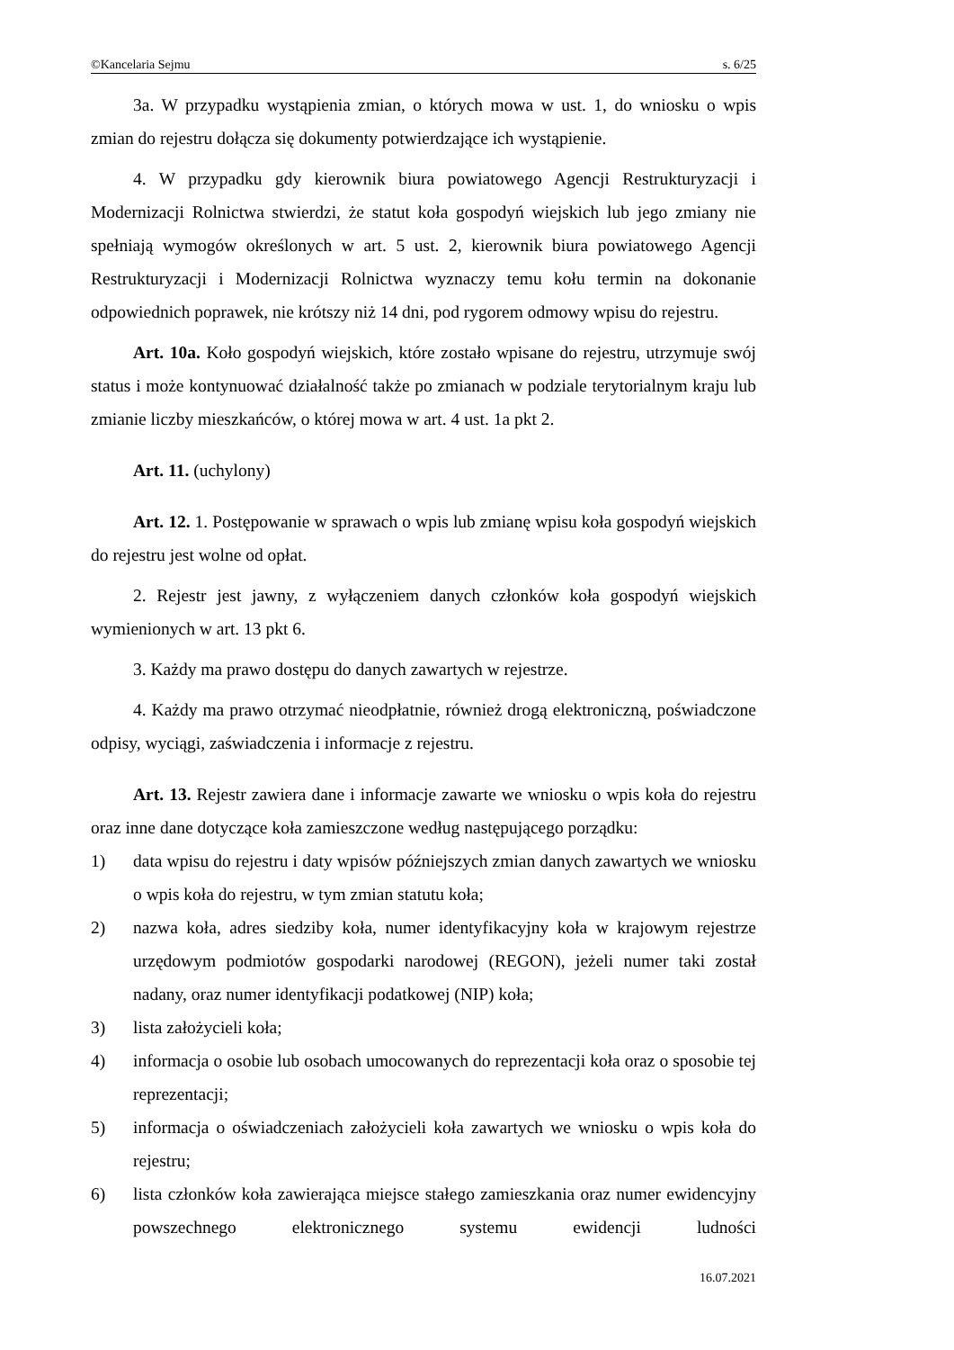©Kancelaria Sejmu s. 6/25
3a. W przypadku wystąpienia zmian, o których mowa w ust. 1, do wniosku o wpis zmian do rejestru dołącza się dokumenty potwierdzające ich wystąpienie.
4. W przypadku gdy kierownik biura powiatowego Agencji Restrukturyzacji i Modernizacji Rolnictwa stwierdzi, że statut koła gospodyń wiejskich lub jego zmiany nie spełniają wymogów określonych w art. 5 ust. 2, kierownik biura powiatowego Agencji Restrukturyzacji i Modernizacji Rolnictwa wyznaczy temu kołu termin na dokonanie odpowiednich poprawek, nie krótszy niż 14 dni, pod rygorem odmowy wpisu do rejestru.
Art. 10a. Koło gospodyń wiejskich, które zostało wpisane do rejestru, utrzymuje swój status i może kontynuować działalność także po zmianach w podziale terytorialnym kraju lub zmianie liczby mieszkańców, o której mowa w art. 4 ust. 1a pkt 2.
Art. 11. (uchylony)
Art. 12. 1. Postępowanie w sprawach o wpis lub zmianę wpisu koła gospodyń wiejskich do rejestru jest wolne od opłat.
2. Rejestr jest jawny, z wyłączeniem danych członków koła gospodyń wiejskich wymienionych w art. 13 pkt 6.
3. Każdy ma prawo dostępu do danych zawartych w rejestrze.
4. Każdy ma prawo otrzymać nieodpłatnie, również drogą elektroniczną, poświadczone odpisy, wyciągi, zaświadczenia i informacje z rejestru.
Art. 13. Rejestr zawiera dane i informacje zawarte we wniosku o wpis koła do rejestru oraz inne dane dotyczące koła zamieszczone według następującego porządku:
1) data wpisu do rejestru i daty wpisów późniejszych zmian danych zawartych we wniosku o wpis koła do rejestru, w tym zmian statutu koła;
2) nazwa koła, adres siedziby koła, numer identyfikacyjny koła w krajowym rejestrze urzędowym podmiotów gospodarki narodowej (REGON), jeżeli numer taki został nadany, oraz numer identyfikacji podatkowej (NIP) koła;
3) lista założycieli koła;
4) informacja o osobie lub osobach umocowanych do reprezentacji koła oraz o sposobie tej reprezentacji;
5) informacja o oświadczeniach założycieli koła zawartych we wniosku o wpis koła do rejestru;
6) lista członków koła zawierająca miejsce stałego zamieszkania oraz numer ewidencyjny powszechnego elektronicznego systemu ewidencji ludności
16.07.2021